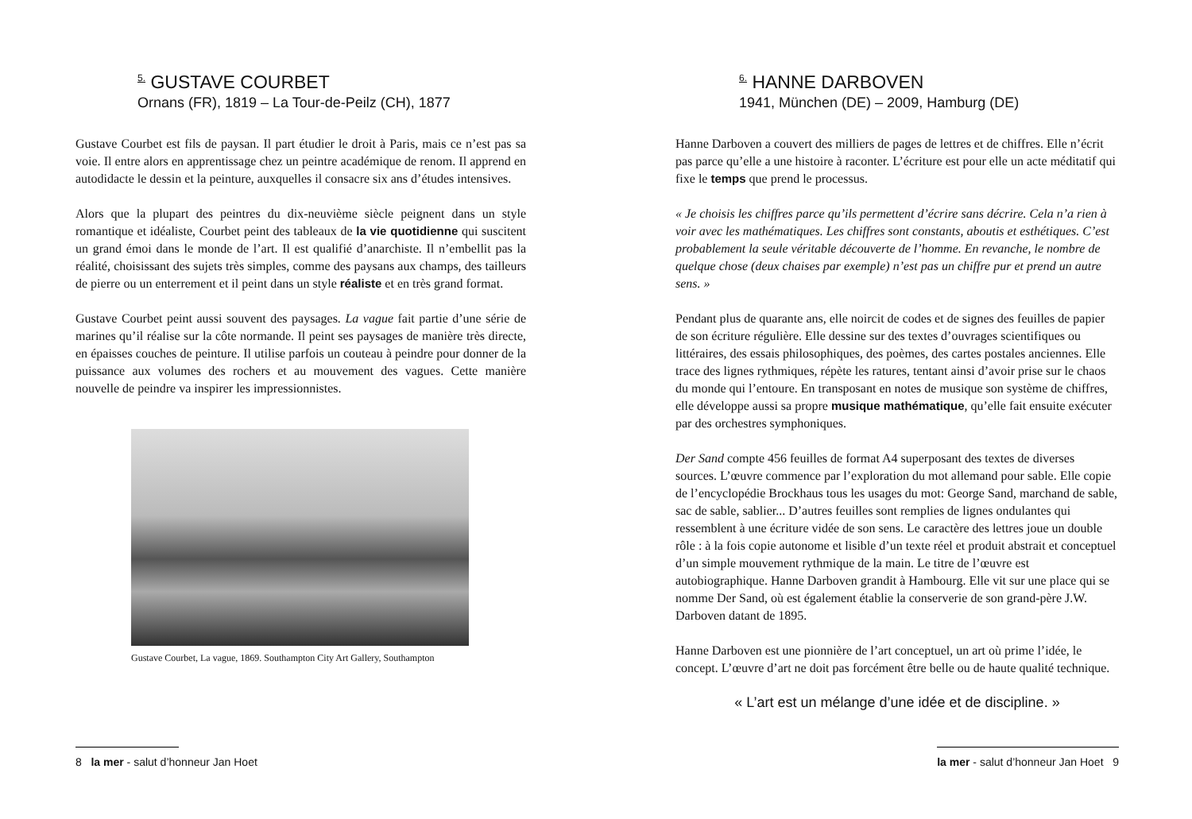<sup>5.</sup> GUSTAVE COURBET
Ornans (FR), 1819 – La Tour-de-Peilz (CH), 1877
Gustave Courbet est fils de paysan. Il part étudier le droit à Paris, mais ce n’est pas sa voie. Il entre alors en apprentissage chez un peintre académique de renom. Il apprend en autodidacte le dessin et la peinture, auxquelles il consacre six ans d’études intensives.
Alors que la plupart des peintres du dix-neuvième siècle peignent dans un style romantique et idéaliste, Courbet peint des tableaux de la vie quotidienne qui suscitent un grand émoi dans le monde de l’art. Il est qualifié d’anarchiste. Il n’embellit pas la réalité, choisissant des sujets très simples, comme des paysans aux champs, des tailleurs de pierre ou un enterrement et il peint dans un style réaliste et en très grand format.
Gustave Courbet peint aussi souvent des paysages. La vague fait partie d’une série de marines qu’il réalise sur la côte normande. Il peint ses paysages de manière très directe, en épaisses couches de peinture. Il utilise parfois un couteau à peindre pour donner de la puissance aux volumes des rochers et au mouvement des vagues. Cette manière nouvelle de peindre va inspirer les impressionnistes.
Gustave Courbet, La vague, 1869. Southampton City Art Gallery, Southampton
8 la mer - salut d’honneur Jan Hoet
<sup>6.</sup> HANNE DARBOVEN
1941, München (DE) – 2009, Hamburg (DE)
Hanne Darboven a couvert des milliers de pages de lettres et de chiffres. Elle n’écrit pas parce qu’elle a une histoire à raconter. L’écriture est pour elle un acte méditatif qui fixe le temps que prend le processus.
« Je choisis les chiffres parce qu’ils permettent d’écrire sans décrire. Cela n’a rien à voir avec les mathématiques. Les chiffres sont constants, aboutis et esthétiques. C’est probablement la seule véritable découverte de l’homme. En revanche, le nombre de quelque chose (deux chaises par exemple) n’est pas un chiffre pur et prend un autre sens. »
Pendant plus de quarante ans, elle noircit de codes et de signes des feuilles de papier de son écriture régulière. Elle dessine sur des textes d’ouvrages scientifiques ou littéraires, des essais philosophiques, des poèmes, des cartes postales anciennes. Elle trace des lignes rythmiques, répète les ratures, tentant ainsi d’avoir prise sur le chaos du monde qui l’entoure. En transposant en notes de musique son système de chiffres, elle développe aussi sa propre musique mathématique, qu’elle fait ensuite exécuter par des orchestres symphoniques.
Der Sand compte 456 feuilles de format A4 superposant des textes de diverses sources. L’œuvre commence par l’exploration du mot allemand pour sable. Elle copie de l’encyclopédie Brockhaus tous les usages du mot: George Sand, marchand de sable, sac de sable, sablier... D’autres feuilles sont remplies de lignes ondulantes qui ressemblent à une écriture vidée de son sens. Le caractère des lettres joue un double rôle : à la fois copie autonome et lisible d’un texte réel et produit abstrait et conceptuel d’un simple mouvement rythmique de la main. Le titre de l’œuvre est autobiographique. Hanne Darboven grandit à Hambourg. Elle vit sur une place qui se nomme Der Sand, où est également établie la conserverie de son grand-père J.W. Darboven datant de 1895.
Hanne Darboven est une pionnière de l’art conceptuel, un art où prime l’idée, le concept. L’œuvre d’art ne doit pas forcément être belle ou de haute qualité technique.
« L’art est un mélange d’une idée et de discipline. »
la mer - salut d’honneur Jan Hoet 9